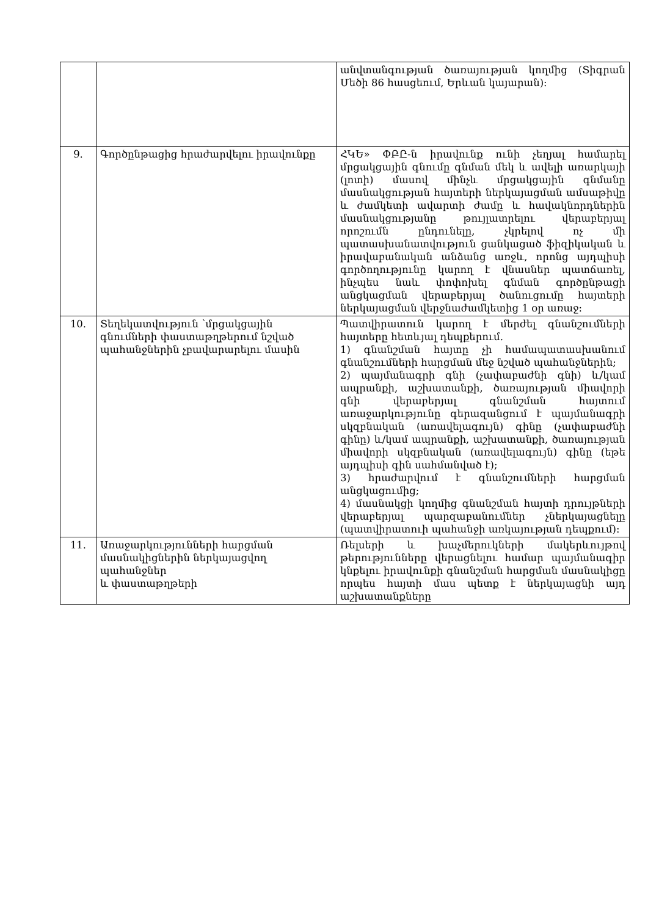| | | անվտանգության ծառայության կողմից (Տիգրան Մեծի 86 հասցեում, Երևան կայարան): |
| 9. | Գործընթացից հրաժարվելու իրավունքը | ՀԿԵ» ՓԲԸ-ն իրավունք ունի չեղյալ համարել մրցակցային գնումը գնման մեկ և ավելի առարկայի (լոտի) մասով մինչև մրցակցային գնմանը մասնակցության հայտերի ներկայացման ամսաթիվը և ժամկետի ավարտի ժամը և հավակնորդներին մասնակցությանը թույլատրելու վերաբերյալ որոշումն ընդունելը, չկրելով ոչ մի պատասխանատվություն ցանկացած ֆիզիկական և իրավաբանական անձանց առջև, որոնց այդպիսի գործողությունը կարող է վնասներ պատճառել, ինչպես նաև փոփոխել գնման գործընթացի անցկացման վերաբերյալ ծանուցումը հայտերի ներկայացման վերջնաժամկետից 1 օր առաջ: |
| 10. | Տեղեկատվություն ՝մրցակցային գնումների փաստաթղթերում նշված պահանջներին չբավարարելու մասին | Պատվիրատուն կարող է մերժել գնանշումների հայտերը հետևյալ դեպքերում. 1) գնանշման հայտը չի համապատասխանում գնանշումների հարցման մեջ նշված պահանջներին; 2) պայմանագրի գնի (չափաբաժնի գնի) և/կամ ապրանքի, աշխատանքի, ծառայության միավորի գնի վերաբերյալ գնանշման հայտում առաջարկությունը գերազանցում է պայմանագրի սկզբնական (առավելագույն) գինը (չափաբաժնի գինը) և/կամ ապրանքի, աշխատանքի, ծառայության միավորի սկզբնական (առավելագույն) գինը (եթե այդպիսի գին սահմանված է); 3) հրաժարվում է գնանշումների հարցման անցկացումից; 4) մասնակցի կողմից գնանշման հայտի դրույթների վերաբերյալ պարզաբանումներ չներկայացնելը (պատվիրատուի պահանջի առկայության դեպքում): |
| 11. | Առաջարկությունների հարցման մասնակիցներին ներկայացվող պահանջներ և փաստաթղթերի | Ռելսերի և խաչմերուկների մակերևույթով թերությունները վերացնելու համար պայմանագիր կնքելու իրավունքի գնանշման հարցման մասնակիցը որպես հայտի մաս պետք է ներկայացնի այդ աշխատանքները |